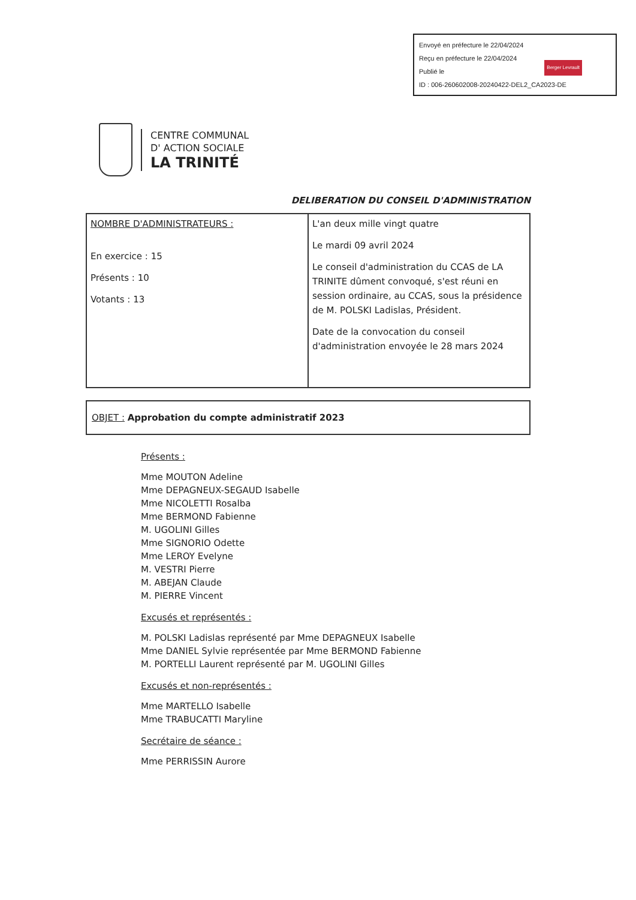Envoyé en préfecture le 22/04/2024
Reçu en préfecture le 22/04/2024
Publié le
ID : 006-260602008-20240422-DEL2_CA2023-DE
Berger Levrault
CENTRE COMMUNAL
D' ACTION SOCIALE
LA TRINITÉ
DELIBERATION DU CONSEIL D'ADMINISTRATION
| NOMBRE D'ADMINISTRATEURS : En exercice : 15 Présents : 10 Votants : 13 | L'an deux mille vingt quatre Le mardi 09 avril 2024 Le conseil d'administration du CCAS de LA TRINITE dûment convoqué, s'est réuni en session ordinaire, au CCAS, sous la présidence de M. POLSKI Ladislas, Président. Date de la convocation du conseil d'administration envoyée le 28 mars 2024 |
OBJET : Approbation du compte administratif 2023
Présents :
Mme MOUTON Adeline
Mme DEPAGNEUX-SEGAUD Isabelle
Mme NICOLETTI Rosalba
Mme BERMOND Fabienne
M. UGOLINI Gilles
Mme SIGNORIO Odette
Mme LEROY Evelyne
M. VESTRI Pierre
M. ABEJAN Claude
M. PIERRE Vincent
Excusés et représentés :
M. POLSKI Ladislas représenté par Mme DEPAGNEUX Isabelle
Mme DANIEL Sylvie représentée par Mme BERMOND Fabienne
M. PORTELLI Laurent représenté par M. UGOLINI Gilles
Excusés et non-représentés :
Mme MARTELLO Isabelle
Mme TRABUCATTI Maryline
Secrétaire de séance :
Mme PERRISSIN Aurore